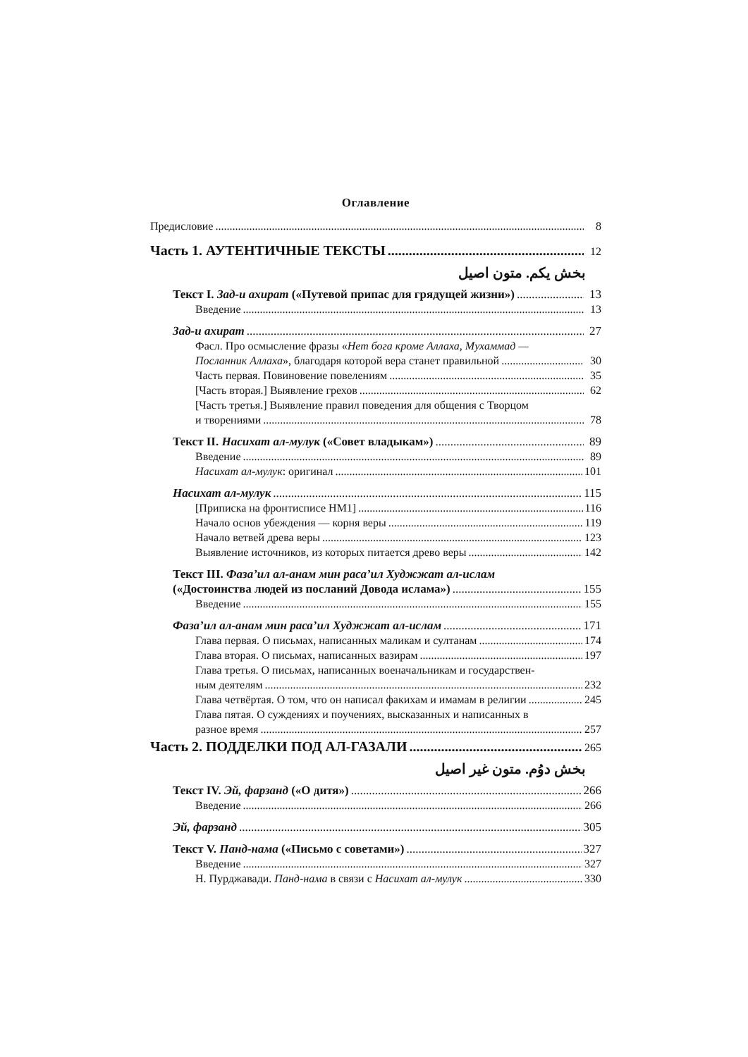Оглавление
Предисловие 8
Часть 1. АУТЕНТИЧНЫЕ ТЕКСТЫ 12
بخش یکم. متون اصیل
Текст I. Зад-и ахират («Путевой припас для грядущей жизни») 13
Введение 13
Зад-и ахират 27
Фасл. Про осмысление фразы «Нет бога кроме Аллаха, Мухаммад —
Посланник Аллаха», благодаря которой вера станет правильной 30
Часть первая. Повиновение повелениям 35
[Часть вторая.] Выявление грехов 62
[Часть третья.] Выявление правил поведения для общения с Творцом
и творениями 78
Текст II. Насихат ал-мулук («Совет владыкам») 89
Введение 89
Насихат ал-мулук: оригинал 101
Насихат ал-мулук 115
[Приписка на фронтисписе НМ1] 116
Начало основ убеждения — корня веры 119
Начало ветвей древа веры 123
Выявление источников, из которых питается древо веры 142
Текст III. Фаза’ил ал-анам мин раса’ил Худжжат ал-ислам
(«Достоинства людей из посланий Довода ислама») 155
Введение 155
Фаза’ил ал-анам мин раса’ил Худжжат ал-ислам 171
Глава первая. О письмах, написанных маликам и султанам 174
Глава вторая. О письмах, написанных вазирам 197
Глава третья. О письмах, написанных военачальникам и государствен-
ным деятелям 232
Глава четвёртая. О том, что он написал факихам и имамам в религии 245
Глава пятая. О суждениях и поучениях, высказанных и написанных в
разное время 257
Часть 2. ПОДДЕЛКИ ПОД АЛ-ГАЗАЛИ 265
بخش دوُم. متون غیر اصیل
Текст IV. Эй, фарзанд («О дитя») 266
Введение 266
Эй, фарзанд 305
Текст V. Панд-нама («Письмо с советами») 327
Введение 327
Н. Пурджавади. Панд-нама в связи с Насихат ал-мулук 330